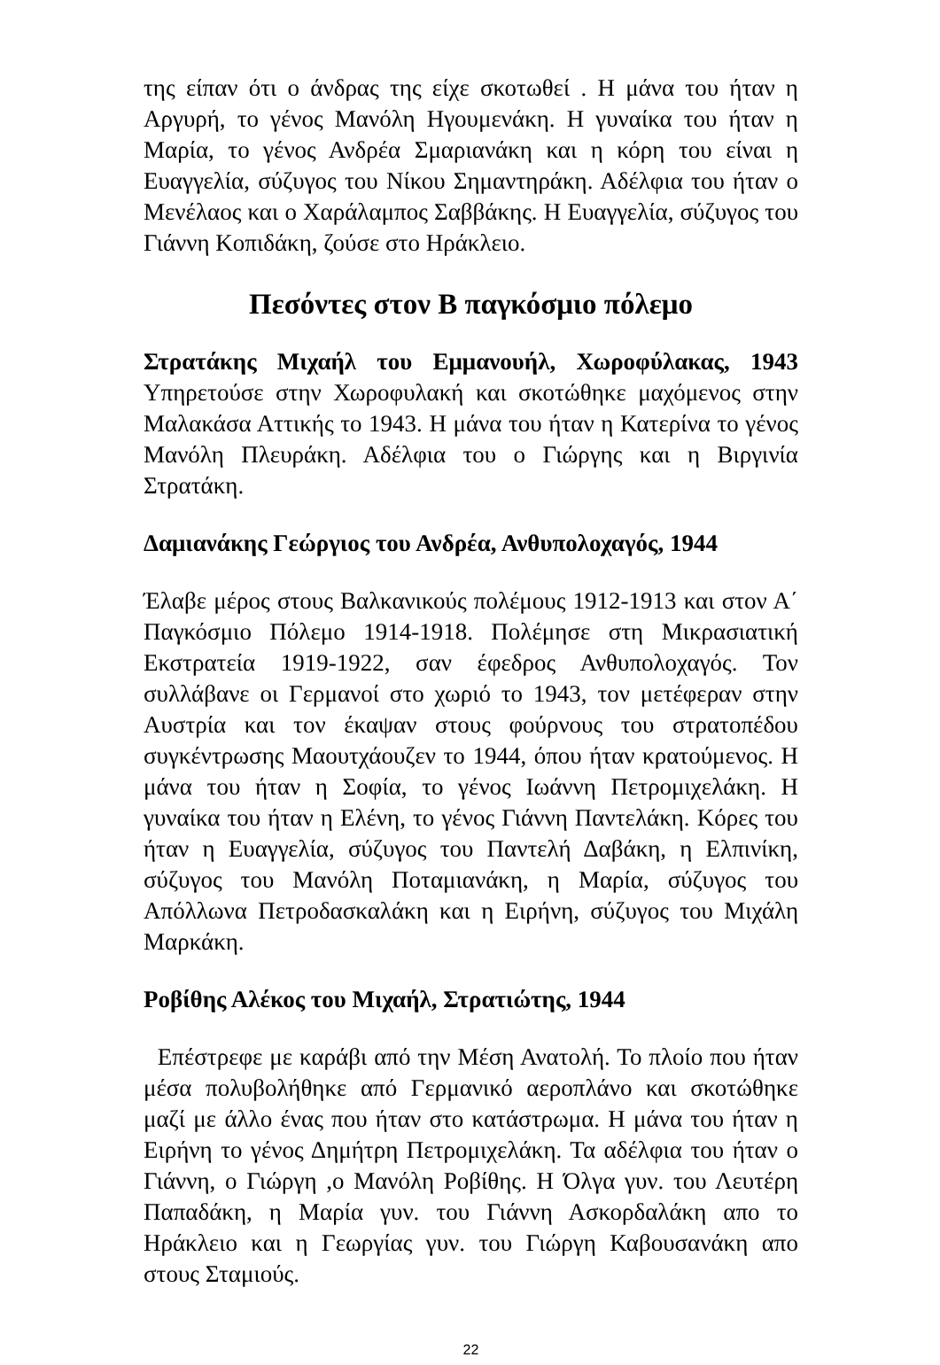της είπαν ότι ο άνδρας της είχε σκοτωθεί . Η μάνα του ήταν η Αργυρή, το γένος Μανόλη Ηγουμενάκη. Η γυναίκα του ήταν η Μαρία, το γένος Ανδρέα Σμαριανάκη και η κόρη του είναι η Ευαγγελία, σύζυγος του Νίκου Σημαντηράκη. Αδέλφια του ήταν ο Μενέλαος και ο Χαράλαμπος Σαββάκης. Η Ευαγγελία, σύζυγος του Γιάννη Κοπιδάκη, ζούσε στο Ηράκλειο.
Πεσόντες στον Β παγκόσμιο πόλεμο
Στρατάκης Μιχαήλ του Εμμανουήλ, Χωροφύλακας, 1943 Υπηρετούσε στην Χωροφυλακή και σκοτώθηκε μαχόμενος στην Μαλακάσα Αττικής το 1943. Η μάνα του ήταν η Κατερίνα το γένος Μανόλη Πλευράκη. Αδέλφια του ο Γιώργης και η Βιργινία Στρατάκη.
Δαμιανάκης Γεώργιος του Ανδρέα, Ανθυπολοχαγός, 1944
Έλαβε μέρος στους Βαλκανικούς πολέμους 1912-1913 και στον Α΄ Παγκόσμιο Πόλεμο 1914-1918. Πολέμησε στη Μικρασιατική Εκστρατεία 1919-1922, σαν έφεδρος Ανθυπολοχαγός. Τον συλλάβανε οι Γερμανοί στο χωριό το 1943, τον μετέφεραν στην Αυστρία και τον έκαψαν στους φούρνους του στρατοπέδου συγκέντρωσης Μαουτχάουζεν το 1944, όπου ήταν κρατούμενος. Η μάνα του ήταν η Σοφία, το γένος Ιωάννη Πετρομιχελάκη. Η γυναίκα του ήταν η Ελένη, το γένος Γιάννη Παντελάκη. Κόρες του ήταν η Ευαγγελία, σύζυγος του Παντελή Δαβάκη, η Ελπινίκη, σύζυγος του Μανόλη Ποταμιανάκη, η Μαρία, σύζυγος του Απόλλωνα Πετροδασκαλάκη και η Ειρήνη, σύζυγος του Μιχάλη Μαρκάκη.
Ροβίθης Αλέκος του Μιχαήλ, Στρατιώτης, 1944
Επέστρεφε με καράβι από την Μέση Ανατολή. Το πλοίο που ήταν μέσα πολυβολήθηκε από Γερμανικό αεροπλάνο και σκοτώθηκε μαζί με άλλο ένας που ήταν στο κατάστρωμα. Η μάνα του ήταν η Ειρήνη το γένος Δημήτρη Πετρομιχελάκη. Τα αδέλφια του ήταν ο Γιάννη, ο Γιώργη ,ο Μανόλη Ροβίθης. Η Όλγα γυν. του Λευτέρη Παπαδάκη, η Μαρία γυν. του Γιάννη Ασκορδαλάκη απο το Ηράκλειο και η Γεωργίας γυν. του Γιώργη Καβουσανάκη απο στους Σταμιούς.
22